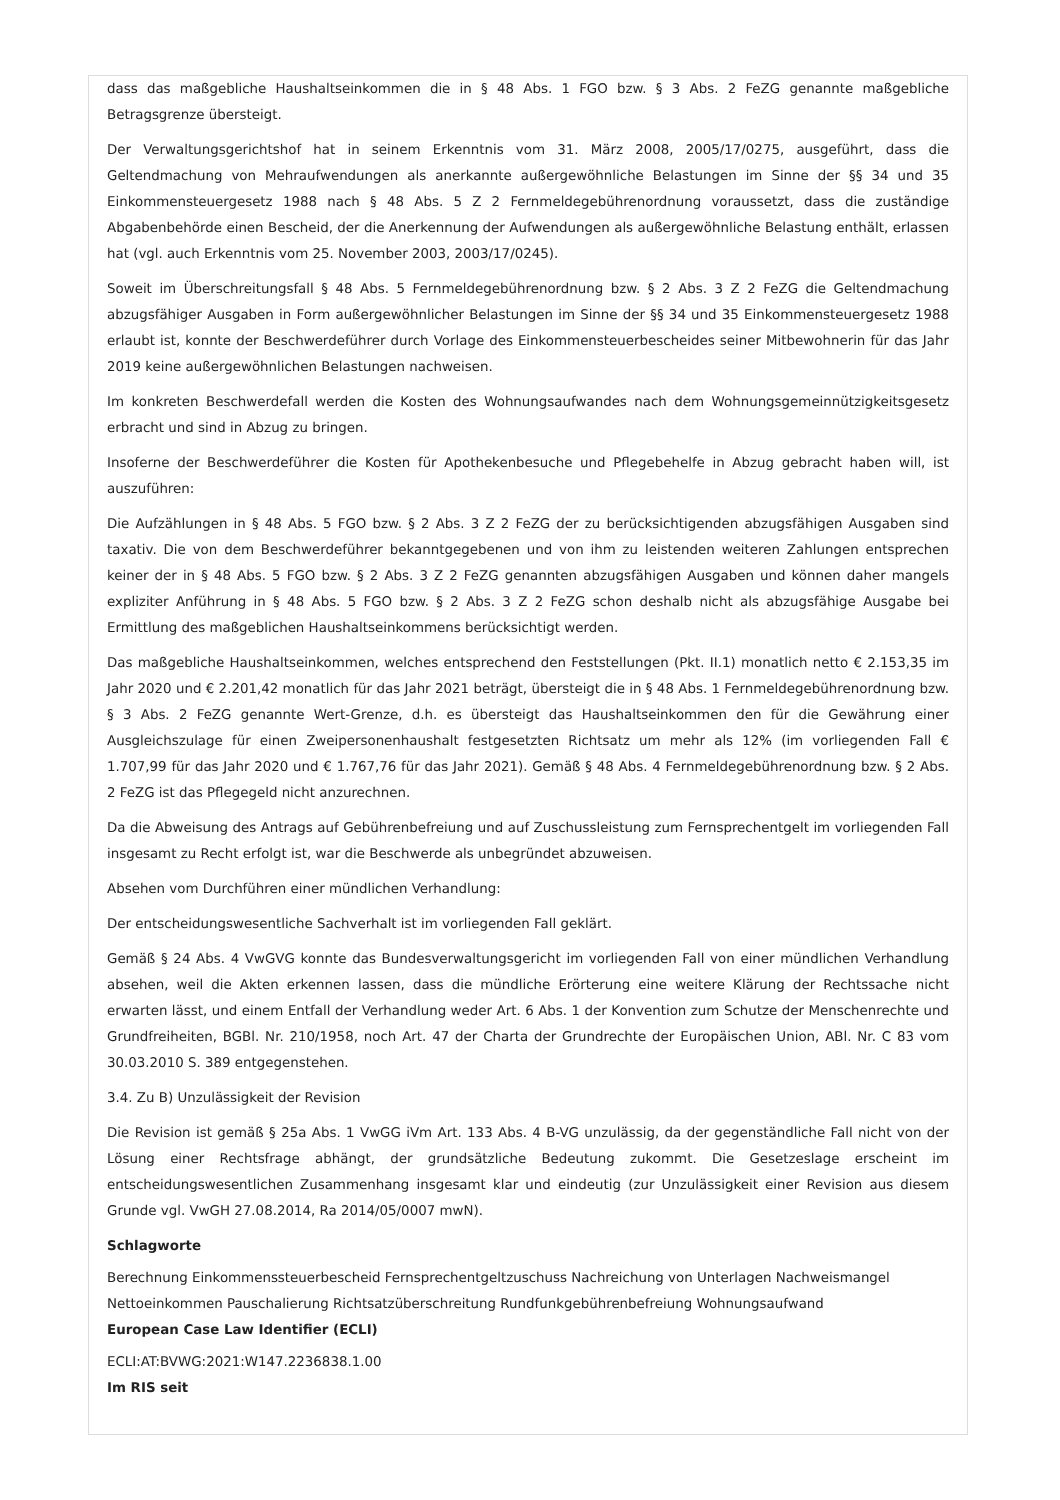dass das maßgebliche Haushaltseinkommen die in § 48 Abs. 1 FGO bzw. § 3 Abs. 2 FeZG genannte maßgebliche Betragsgrenze übersteigt.
Der Verwaltungsgerichtshof hat in seinem Erkenntnis vom 31. März 2008, 2005/17/0275, ausgeführt, dass die Geltendmachung von Mehraufwendungen als anerkannte außergewöhnliche Belastungen im Sinne der §§ 34 und 35 Einkommensteuergesetz 1988 nach § 48 Abs. 5 Z 2 Fernmeldegebührenordnung voraussetzt, dass die zuständige Abgabenbehörde einen Bescheid, der die Anerkennung der Aufwendungen als außergewöhnliche Belastung enthält, erlassen hat (vgl. auch Erkenntnis vom 25. November 2003, 2003/17/0245).
Soweit im Überschreitungsfall § 48 Abs. 5 Fernmeldegebührenordnung bzw. § 2 Abs. 3 Z 2 FeZG die Geltendmachung abzugsfähiger Ausgaben in Form außergewöhnlicher Belastungen im Sinne der §§ 34 und 35 Einkommensteuergesetz 1988 erlaubt ist, konnte der Beschwerdeführer durch Vorlage des Einkommensteuerbescheides seiner Mitbewohnerin für das Jahr 2019 keine außergewöhnlichen Belastungen nachweisen.
Im konkreten Beschwerdefall werden die Kosten des Wohnungsaufwandes nach dem Wohnungsgemeinnützigkeitsgesetz erbracht und sind in Abzug zu bringen.
Insoferne der Beschwerdeführer die Kosten für Apothekenbesuche und Pflegebehelfe in Abzug gebracht haben will, ist auszuführen:
Die Aufzählungen in § 48 Abs. 5 FGO bzw. § 2 Abs. 3 Z 2 FeZG der zu berücksichtigenden abzugsfähigen Ausgaben sind taxativ. Die von dem Beschwerdeführer bekanntgegebenen und von ihm zu leistenden weiteren Zahlungen entsprechen keiner der in § 48 Abs. 5 FGO bzw. § 2 Abs. 3 Z 2 FeZG genannten abzugsfähigen Ausgaben und können daher mangels expliziter Anführung in § 48 Abs. 5 FGO bzw. § 2 Abs. 3 Z 2 FeZG schon deshalb nicht als abzugsfähige Ausgabe bei Ermittlung des maßgeblichen Haushaltseinkommens berücksichtigt werden.
Das maßgebliche Haushaltseinkommen, welches entsprechend den Feststellungen (Pkt. II.1) monatlich netto € 2.153,35 im Jahr 2020 und € 2.201,42 monatlich für das Jahr 2021 beträgt, übersteigt die in § 48 Abs. 1 Fernmeldegebührenordnung bzw. § 3 Abs. 2 FeZG genannte Wert-Grenze, d.h. es übersteigt das Haushaltseinkommen den für die Gewährung einer Ausgleichszulage für einen Zweipersonenhaushalt festgesetzten Richtsatz um mehr als 12% (im vorliegenden Fall € 1.707,99 für das Jahr 2020 und € 1.767,76 für das Jahr 2021). Gemäß § 48 Abs. 4 Fernmeldegebührenordnung bzw. § 2 Abs. 2 FeZG ist das Pflegegeld nicht anzurechnen.
Da die Abweisung des Antrags auf Gebührenbefreiung und auf Zuschussleistung zum Fernsprechentgelt im vorliegenden Fall insgesamt zu Recht erfolgt ist, war die Beschwerde als unbegründet abzuweisen.
Absehen vom Durchführen einer mündlichen Verhandlung:
Der entscheidungswesentliche Sachverhalt ist im vorliegenden Fall geklärt.
Gemäß § 24 Abs. 4 VwGVG konnte das Bundesverwaltungsgericht im vorliegenden Fall von einer mündlichen Verhandlung absehen, weil die Akten erkennen lassen, dass die mündliche Erörterung eine weitere Klärung der Rechtssache nicht erwarten lässt, und einem Entfall der Verhandlung weder Art. 6 Abs. 1 der Konvention zum Schutze der Menschenrechte und Grundfreiheiten, BGBl. Nr. 210/1958, noch Art. 47 der Charta der Grundrechte der Europäischen Union, ABl. Nr. C 83 vom 30.03.2010 S. 389 entgegenstehen.
3.4. Zu B) Unzulässigkeit der Revision
Die Revision ist gemäß § 25a Abs. 1 VwGG iVm Art. 133 Abs. 4 B-VG unzulässig, da der gegenständliche Fall nicht von der Lösung einer Rechtsfrage abhängt, der grundsätzliche Bedeutung zukommt. Die Gesetzeslage erscheint im entscheidungswesentlichen Zusammenhang insgesamt klar und eindeutig (zur Unzulässigkeit einer Revision aus diesem Grunde vgl. VwGH 27.08.2014, Ra 2014/05/0007 mwN).
Schlagworte
Berechnung Einkommenssteuerbescheid Fernsprechentgeltzuschuss Nachreichung von Unterlagen Nachweismangel Nettoeinkommen Pauschalierung Richtsatzüberschreitung Rundfunkgebührenbefreiung Wohnungsaufwand
European Case Law Identifier (ECLI)
ECLI:AT:BVWG:2021:W147.2236838.1.00
Im RIS seit